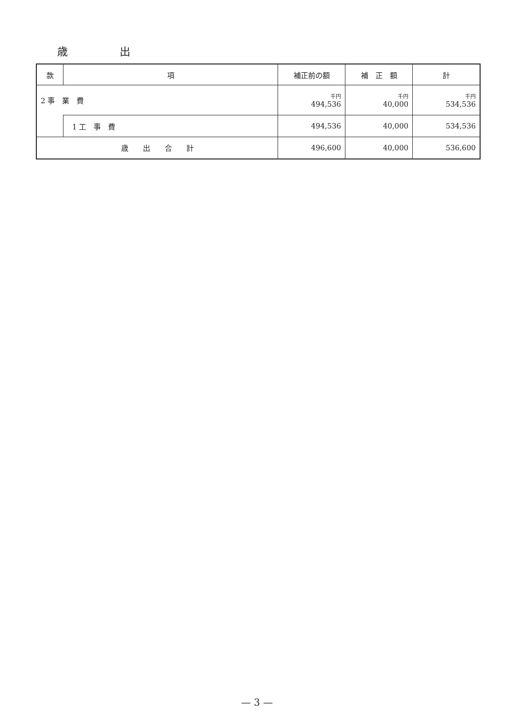歳 出
| 款 | 項 | 補正前の額 | 補 正 額 | 計 |
| --- | --- | --- | --- | --- |
| 2 事 業 費 | | 千円 494,536 | 千円 40,000 | 千円 534,536 |
| | 1 工 事 費 | 494,536 | 40,000 | 534,536 |
| 歳 出 合 計 | | 496,600 | 40,000 | 536,600 |
— 3 —